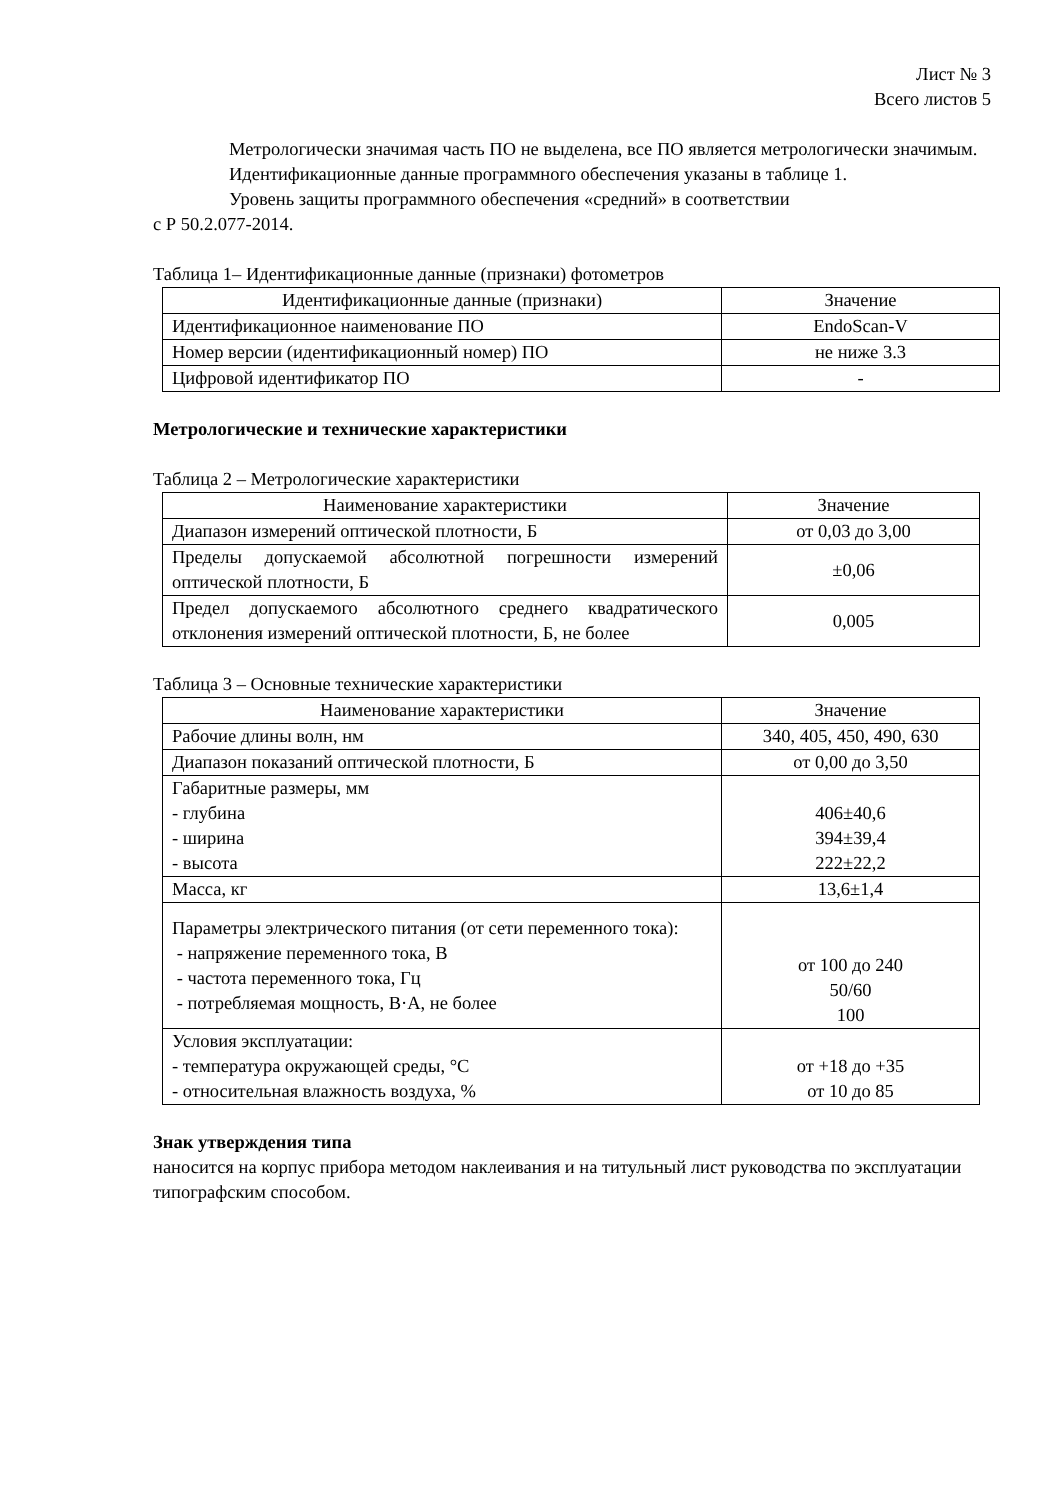Лист № 3
Всего листов 5
Метрологически значимая часть ПО не выделена, все ПО является метрологически значимым.
Идентификационные данные программного обеспечения указаны в таблице 1.
Уровень защиты программного обеспечения «средний» в соответствии
с Р 50.2.077-2014.
Таблица 1– Идентификационные данные (признаки) фотометров
| Идентификационные данные (признаки) | Значение |
| --- | --- |
| Идентификационное наименование ПО | EndoScan-V |
| Номер версии (идентификационный номер) ПО | не ниже 3.3 |
| Цифровой идентификатор ПО | - |
Метрологические и технические характеристики
Таблица 2 – Метрологические характеристики
| Наименование характеристики | Значение |
| --- | --- |
| Диапазон измерений оптической плотности, Б | от 0,03 до 3,00 |
| Пределы допускаемой абсолютной погрешности измерений оптической плотности, Б | ±0,06 |
| Предел допускаемого абсолютного среднего квадратического отклонения измерений оптической плотности, Б, не более | 0,005 |
Таблица 3 – Основные технические характеристики
| Наименование характеристики | Значение |
| --- | --- |
| Рабочие длины волн, нм | 340, 405, 450, 490, 630 |
| Диапазон показаний оптической плотности, Б | от 0,00 до 3,50 |
| Габаритные размеры, мм - глубина - ширина - высота | 406±40,6 394±39,4 222±22,2 |
| Масса, кг | 13,6±1,4 |
| Параметры электрического питания (от сети переменного тока): - напряжение переменного тока, В - частота переменного тока, Гц - потребляемая мощность, В·А, не более | от 100 до 240 50/60 100 |
| Условия эксплуатации: - температура окружающей среды, °С - относительная влажность воздуха, % | от +18 до +35 от 10 до 85 |
Знак утверждения типа
наносится на корпус прибора методом наклеивания и на титульный лист руководства по эксплуатации типографским способом.